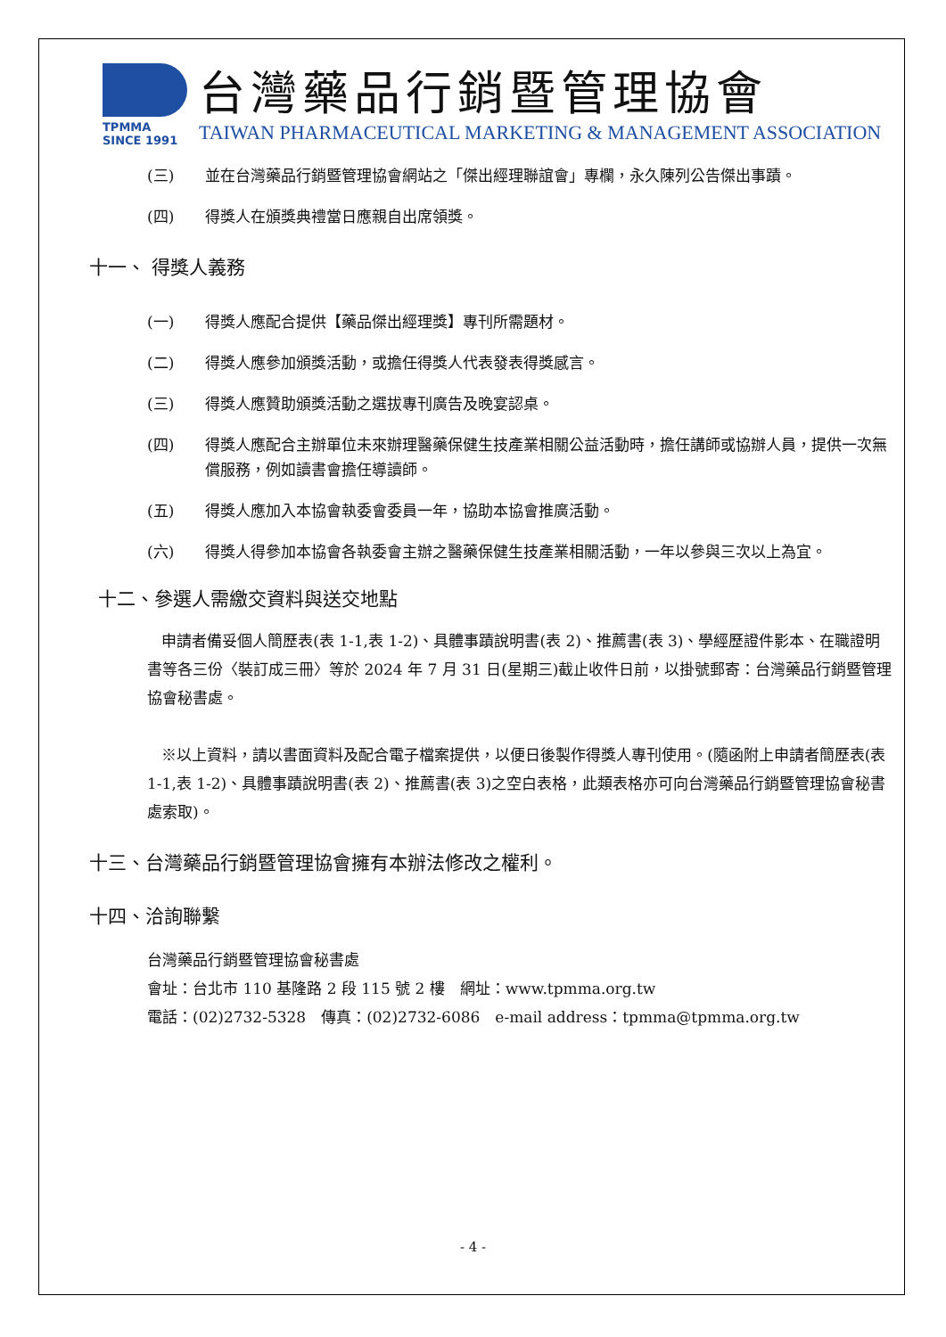TPMMA
SINCE 1991
台灣藥品行銷暨管理協會
TAIWAN PHARMACEUTICAL MARKETING & MANAGEMENT ASSOCIATION
(三) 並在台灣藥品行銷暨管理協會網站之「傑出經理聯誼會」專欄，永久陳列公告傑出事蹟。
(四) 得獎人在頒獎典禮當日應親自出席領獎。
十一、 得獎人義務
(一) 得獎人應配合提供【藥品傑出經理獎】專刊所需題材。
(二) 得獎人應參加頒獎活動，或擔任得獎人代表發表得獎感言。
(三) 得獎人應贊助頒獎活動之選拔專刊廣告及晚宴認桌。
(四) 得獎人應配合主辦單位未來辦理醫藥保健生技產業相關公益活動時，擔任講師或協辦人員，提供一次無償服務，例如讀書會擔任導讀師。
(五) 得獎人應加入本協會執委會委員一年，協助本協會推廣活動。
(六) 得獎人得參加本協會各執委會主辦之醫藥保健生技產業相關活動，一年以參與三次以上為宜。
十二、參選人需繳交資料與送交地點
申請者備妥個人簡歷表(表 1-1,表 1-2)、具體事蹟說明書(表 2)、推薦書(表 3)、學經歷證件影本、在職證明書等各三份〈裝訂成三冊〉等於 2024 年 7 月 31 日(星期三)截止收件日前，以掛號郵寄：台灣藥品行銷暨管理協會秘書處。
※以上資料，請以書面資料及配合電子檔案提供，以便日後製作得獎人專刊使用。(隨函附上申請者簡歷表(表 1-1,表 1-2)、具體事蹟說明書(表 2)、推薦書(表 3)之空白表格，此類表格亦可向台灣藥品行銷暨管理協會秘書處索取)。
十三、台灣藥品行銷暨管理協會擁有本辦法修改之權利。
十四、洽詢聯繫
台灣藥品行銷暨管理協會秘書處
會址：台北市 110 基隆路 2 段 115 號 2 樓　網址：www.tpmma.org.tw
電話：(02)2732-5328　傳真：(02)2732-6086　e-mail address：tpmma@tpmma.org.tw
- 4 -